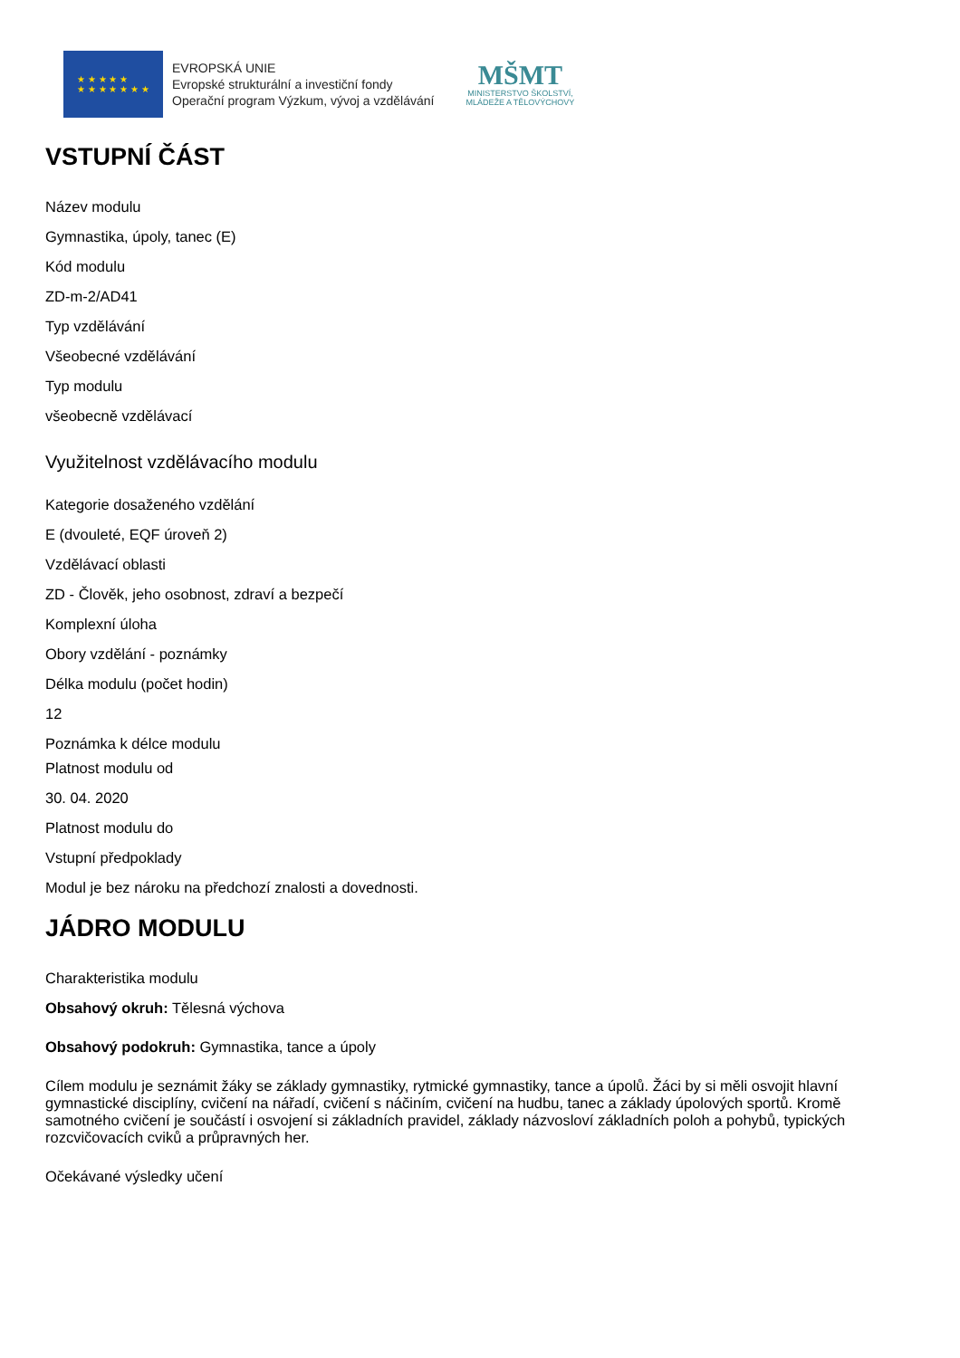★ ★ ★ ★ ★
★ ★ ★ ★ ★ ★ ★
EVROPSKÁ UNIE
Evropské strukturální a investiční fondy
Operační program Výzkum, vývoj a vzdělávání
MŠMT
MINISTERSTVO ŠKOLSTVÍ,
MLÁDEŽE A TĚLOVÝCHOVY
VSTUPNÍ ČÁST
Název modulu
Gymnastika, úpoly, tanec (E)
Kód modulu
ZD-m-2/AD41
Typ vzdělávání
Všeobecné vzdělávání
Typ modulu
všeobecně vzdělávací
Využitelnost vzdělávacího modulu
Kategorie dosaženého vzdělání
E (dvouleté, EQF úroveň 2)
Vzdělávací oblasti
ZD - Člověk, jeho osobnost, zdraví a bezpečí
Komplexní úloha
Obory vzdělání - poznámky
Délka modulu (počet hodin)
12
Poznámka k délce modulu
Platnost modulu od
30. 04. 2020
Platnost modulu do
Vstupní předpoklady
Modul je bez nároku na předchozí znalosti a dovednosti.
JÁDRO MODULU
Charakteristika modulu
Obsahový okruh: Tělesná výchova
Obsahový podokruh: Gymnastika, tance a úpoly
Cílem modulu je seznámit žáky se základy gymnastiky, rytmické gymnastiky, tance a úpolů. Žáci by si měli osvojit hlavní gymnastické disciplíny, cvičení na nářadí, cvičení s náčiním, cvičení na hudbu, tanec a základy úpolových sportů. Kromě samotného cvičení je součástí i osvojení si základních pravidel, základy názvosloví základních poloh a pohybů, typických rozcvičovacích cviků a průpravných her.
Očekávané výsledky učení